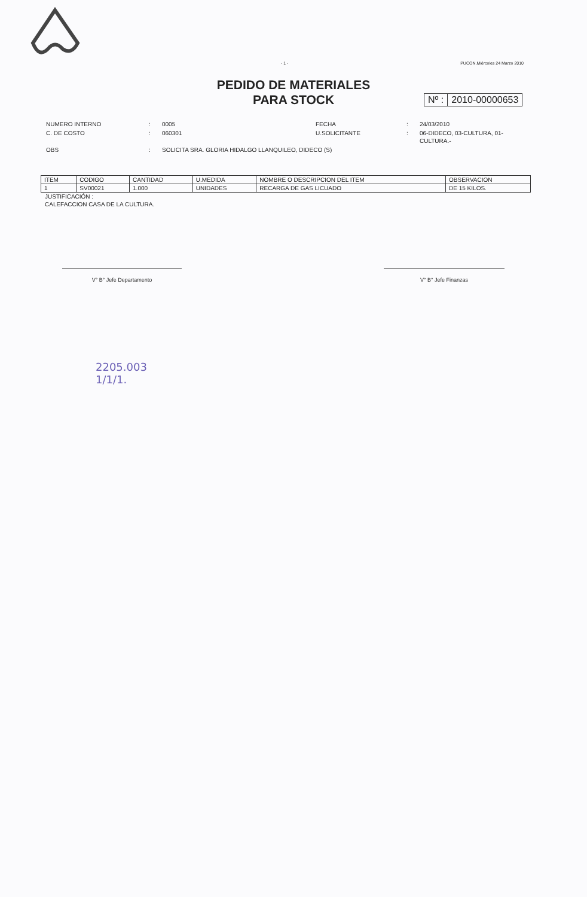- 1 - PUCON,Miércoles 24 Marzo 2010
PEDIDO DE MATERIALES
PARA STOCK
Nº : 2010-00000653
| NUMERO INTERNO | : | 0005 | FECHA | : | 24/03/2010 |
| C. DE COSTO | : | 060301 | U.SOLICITANTE | : | 06-DIDECO, 03-CULTURA, 01- CULTURA.- |
| OBS | : | SOLICITA SRA. GLORIA HIDALGO LLANQUILEO, DIDECO (S) | | | |
| ITEM | CODIGO | CANTIDAD | U.MEDIDA | NOMBRE O DESCRIPCION DEL ITEM | OBSERVACION |
| --- | --- | --- | --- | --- | --- |
| 1 | SV00021 | 1.000 | UNIDADES | RECARGA DE GAS LICUADO | DE 15 KILOS. |
JUSTIFICACIÓN :
CALEFACCION CASA DE LA CULTURA.
V° B° Jefe Departamento V° B° Jefe Finanzas
2205.003
1/1/1.